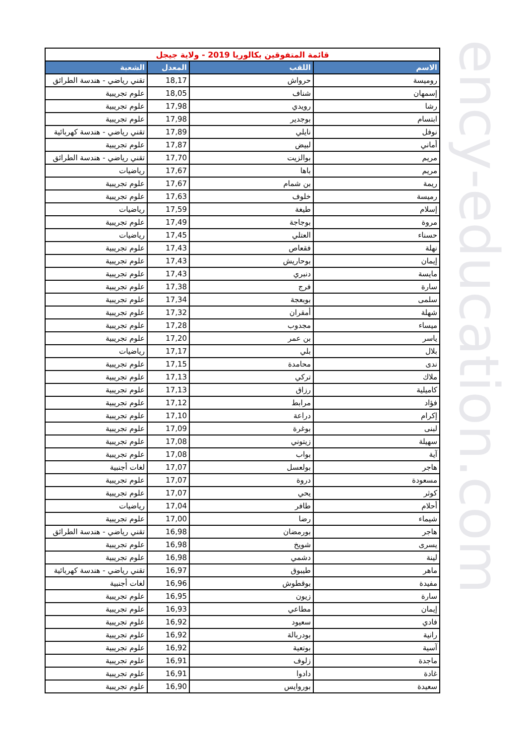| قائمة المتفوقين بكالوريا 2019 - ولاية جيجل | | | |
| الاسم | اللقب | المعدل | الشعبة |
| روميسة | حرواش | 18,17 | تقني رياضي - هندسة الطرائق |
| إسمهان | شناف | 18,05 | علوم تجريبية |
| رشا | رويدي | 17,98 | علوم تجريبية |
| ابتسام | بوجدير | 17,98 | علوم تجريبية |
| نوفل | نايلي | 17,89 | تقني رياضي - هندسة كهربائية |
| أماني | لبيض | 17,87 | علوم تجريبية |
| مريم | بوالزيت | 17,70 | تقني رياضي - هندسة الطرائق |
| مريم | باها | 17,67 | رياضيات |
| ريمة | بن شمام | 17,67 | علوم تجريبية |
| رميسة | خلوف | 17,63 | علوم تجريبية |
| إسلام | طيغة | 17,59 | رياضيات |
| مروة | بوجاجة | 17,49 | علوم تجريبية |
| حسناء | العتلي | 17,45 | رياضيات |
| نهلة | فقعاص | 17,43 | علوم تجريبية |
| إيمان | بوحاريش | 17,43 | علوم تجريبية |
| مايسة | دنبري | 17,43 | علوم تجريبية |
| سارة | فرج | 17,38 | علوم تجريبية |
| سلمى | بوبعجة | 17,34 | علوم تجريبية |
| شهلة | أمقران | 17,32 | علوم تجريبية |
| ميساء | مجدوب | 17,28 | علوم تجريبية |
| ياسر | بن عمر | 17,20 | علوم تجريبية |
| بلال | بلي | 17,17 | رياضيات |
| ندى | محامدة | 17,15 | علوم تجريبية |
| ملاك | تركي | 17,13 | علوم تجريبية |
| كاميلية | رزاق | 17,13 | علوم تجريبية |
| فؤاد | مرابط | 17,12 | علوم تجريبية |
| إكرام | دراعة | 17,10 | علوم تجريبية |
| لبنى | بوغرة | 17,09 | علوم تجريبية |
| سهيلة | زيتوني | 17,08 | علوم تجريبية |
| آية | بواب | 17,08 | علوم تجريبية |
| هاجر | بولعسل | 17,07 | لغات أجنبية |
| مسعودة | دروة | 17,07 | علوم تجريبية |
| كوثر | يحي | 17,07 | علوم تجريبية |
| أحلام | طافر | 17,04 | رياضيات |
| شيماء | رضا | 17,00 | علوم تجريبية |
| هاجر | بورمضان | 16,98 | تقني رياضي - هندسة الطرائق |
| يسرى | شويخ | 16,98 | علوم تجريبية |
| لينة | دشمي | 16,98 | علوم تجريبية |
| ماهر | طيبوق | 16,97 | تقني رياضي - هندسة كهربائية |
| مفيدة | بوقطوش | 16,96 | لغات أجنبية |
| سارة | زيون | 16,95 | علوم تجريبية |
| إيمان | مطاعي | 16,93 | علوم تجريبية |
| فادي | سعيود | 16,92 | علوم تجريبية |
| رانية | بودربالة | 16,92 | علوم تجريبية |
| آسية | بوتعية | 16,92 | علوم تجريبية |
| ماجدة | زلوف | 16,91 | علوم تجريبية |
| غادة | دادوا | 16,91 | علوم تجريبية |
| سعيدة | بوروايس | 16,90 | علوم تجريبية |
ency-education.com